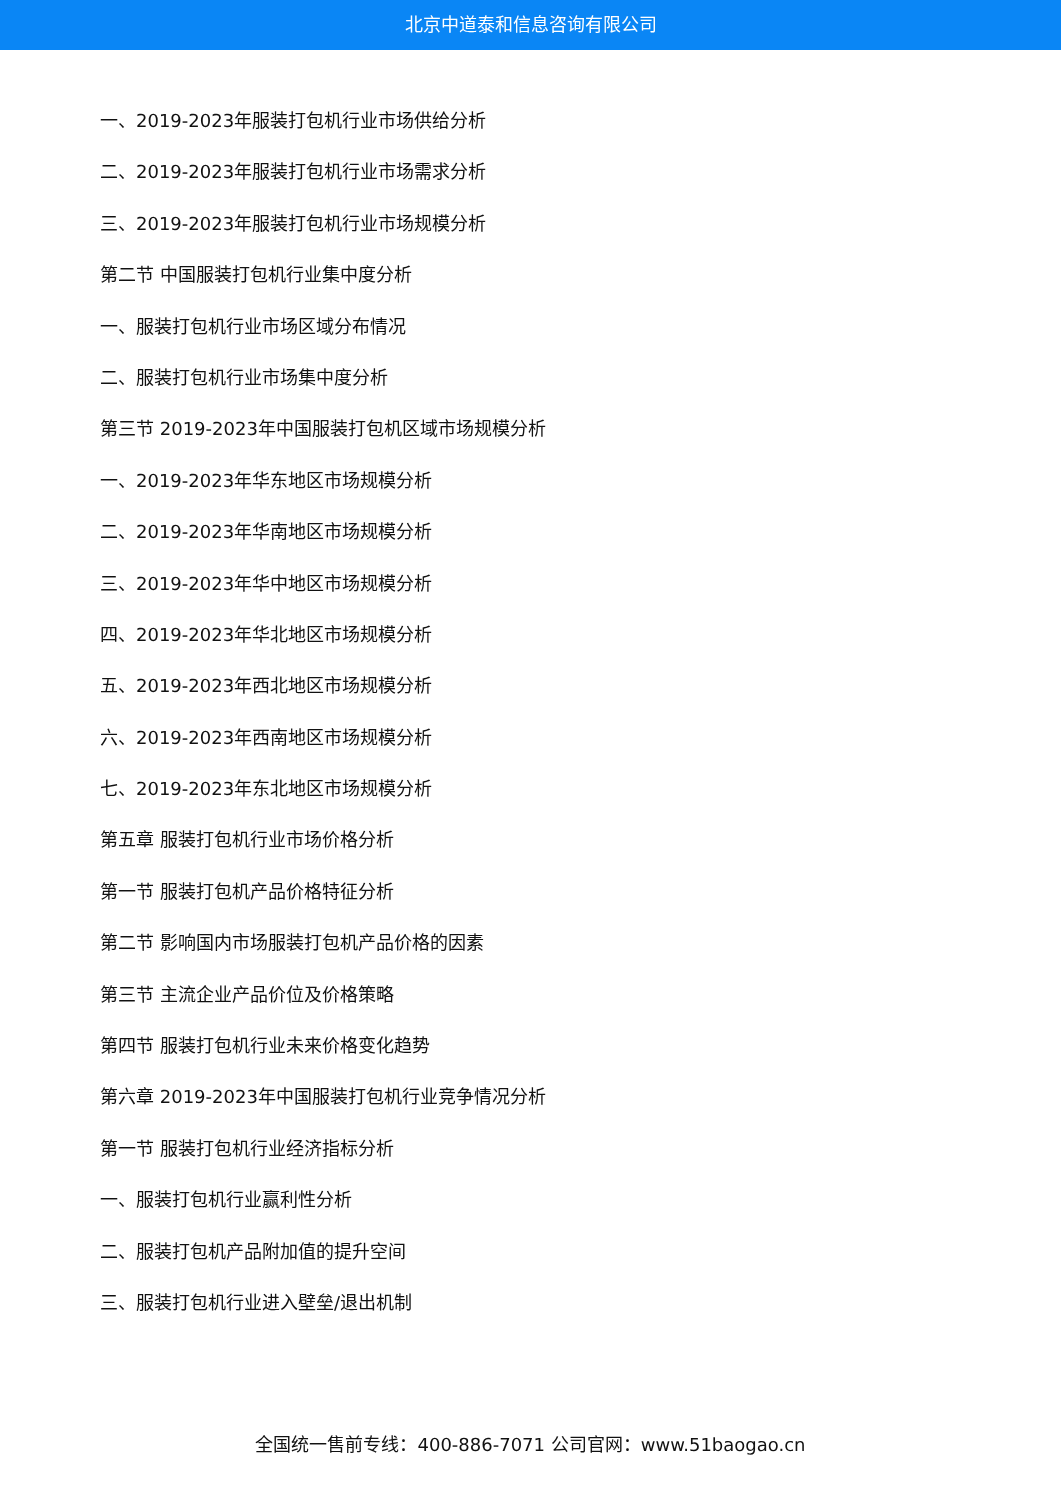北京中道泰和信息咨询有限公司
一、2019-2023年服装打包机行业市场供给分析
二、2019-2023年服装打包机行业市场需求分析
三、2019-2023年服装打包机行业市场规模分析
第二节 中国服装打包机行业集中度分析
一、服装打包机行业市场区域分布情况
二、服装打包机行业市场集中度分析
第三节 2019-2023年中国服装打包机区域市场规模分析
一、2019-2023年华东地区市场规模分析
二、2019-2023年华南地区市场规模分析
三、2019-2023年华中地区市场规模分析
四、2019-2023年华北地区市场规模分析
五、2019-2023年西北地区市场规模分析
六、2019-2023年西南地区市场规模分析
七、2019-2023年东北地区市场规模分析
第五章 服装打包机行业市场价格分析
第一节 服装打包机产品价格特征分析
第二节 影响国内市场服装打包机产品价格的因素
第三节 主流企业产品价位及价格策略
第四节 服装打包机行业未来价格变化趋势
第六章 2019-2023年中国服装打包机行业竞争情况分析
第一节 服装打包机行业经济指标分析
一、服装打包机行业赢利性分析
二、服装打包机产品附加值的提升空间
三、服装打包机行业进入壁垒/退出机制
全国统一售前专线：400-886-7071 公司官网：www.51baogao.cn